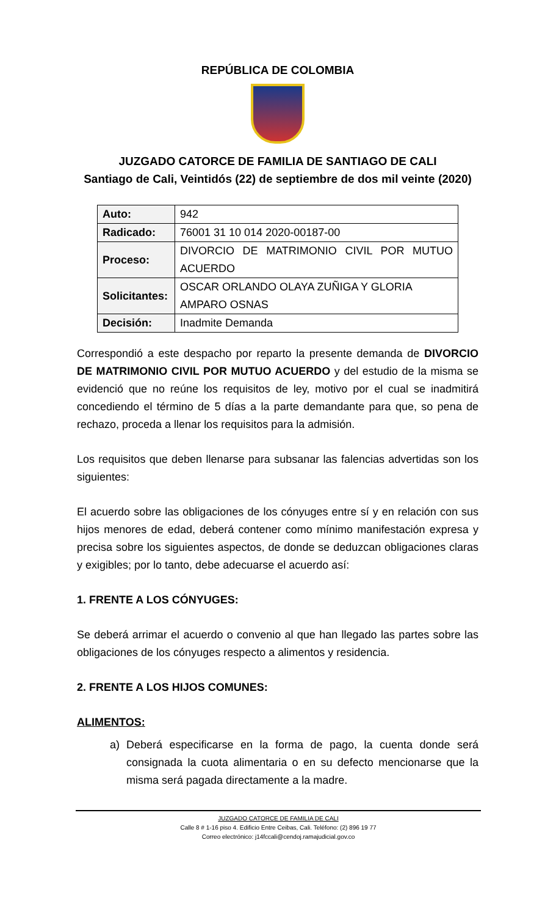REPÚBLICA DE COLOMBIA
JUZGADO CATORCE DE FAMILIA DE SANTIAGO DE CALI
Santiago de Cali, Veintidós (22) de septiembre de dos mil veinte (2020)
| Auto: | 942 |
| Radicado: | 76001 31 10 014 2020-00187-00 |
| Proceso: | DIVORCIO DE MATRIMONIO CIVIL POR MUTUO ACUERDO |
| Solicitantes: | OSCAR ORLANDO OLAYA ZUÑIGA Y GLORIA AMPARO OSNAS |
| Decisión: | Inadmite Demanda |
Correspondió a este despacho por reparto la presente demanda de DIVORCIO DE MATRIMONIO CIVIL POR MUTUO ACUERDO y del estudio de la misma se evidenció que no reúne los requisitos de ley, motivo por el cual se inadmitirá concediendo el término de 5 días a la parte demandante para que, so pena de rechazo, proceda a llenar los requisitos para la admisión.
Los requisitos que deben llenarse para subsanar las falencias advertidas son los siguientes:
El acuerdo sobre las obligaciones de los cónyuges entre sí y en relación con sus hijos menores de edad, deberá contener como mínimo manifestación expresa y precisa sobre los siguientes aspectos, de donde se deduzcan obligaciones claras y exigibles; por lo tanto, debe adecuarse el acuerdo así:
1. FRENTE A LOS CÓNYUGES:
Se deberá arrimar el acuerdo o convenio al que han llegado las partes sobre las obligaciones de los cónyuges respecto a alimentos y residencia.
2. FRENTE A LOS HIJOS COMUNES:
ALIMENTOS:
a) Deberá especificarse en la forma de pago, la cuenta donde será consignada la cuota alimentaria o en su defecto mencionarse que la misma será pagada directamente a la madre.
JUZGADO CATORCE DE FAMILIA DE CALI
Calle 8 # 1-16 piso 4. Edificio Entre Ceibas, Cali. Teléfono: (2) 896 19 77
Correo electrónico: j14fccali@cendoj.ramajudicial.gov.co